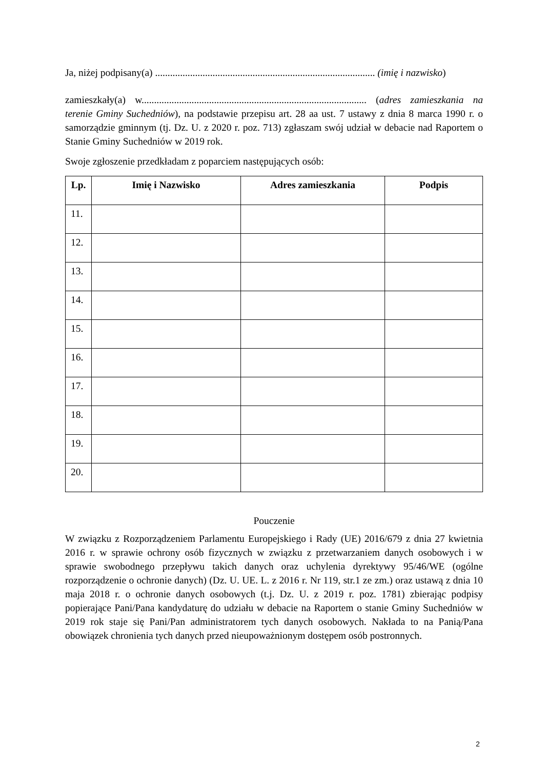Ja, niżej podpisany(a) ........................................................................................ (imię i nazwisko)
zamieszkały(a) w.......................................................................................... (adres zamieszkania na terenie Gminy Suchedniów), na podstawie przepisu art. 28 aa ust. 7 ustawy z dnia 8 marca 1990 r. o samorządzie gminnym (tj. Dz. U. z 2020 r. poz. 713) zgłaszam swój udział w debacie nad Raportem o Stanie Gminy Suchedniów w 2019 rok.
Swoje zgłoszenie przedkładam z poparciem następujących osób:
| Lp. | Imię i Nazwisko | Adres zamieszkania | Podpis |
| --- | --- | --- | --- |
| 11. | | | |
| 12. | | | |
| 13. | | | |
| 14. | | | |
| 15. | | | |
| 16. | | | |
| 17. | | | |
| 18. | | | |
| 19. | | | |
| 20. | | | |
Pouczenie
W związku z Rozporządzeniem Parlamentu Europejskiego i Rady (UE) 2016/679 z dnia 27 kwietnia 2016 r. w sprawie ochrony osób fizycznych w związku z przetwarzaniem danych osobowych i w sprawie swobodnego przepływu takich danych oraz uchylenia dyrektywy 95/46/WE (ogólne rozporządzenie o ochronie danych) (Dz. U. UE. L. z 2016 r. Nr 119, str.1 ze zm.) oraz ustawą z dnia 10 maja 2018 r. o ochronie danych osobowych (t.j. Dz. U. z 2019 r. poz. 1781) zbierając podpisy popierające Pani/Pana kandydaturę do udziału w debacie na Raportem o stanie Gminy Suchedniów w 2019 rok staje się Pani/Pan administratorem tych danych osobowych. Nakłada to na Panią/Pana obowiązek chronienia tych danych przed nieupoważnionym dostępem osób postronnych.
2